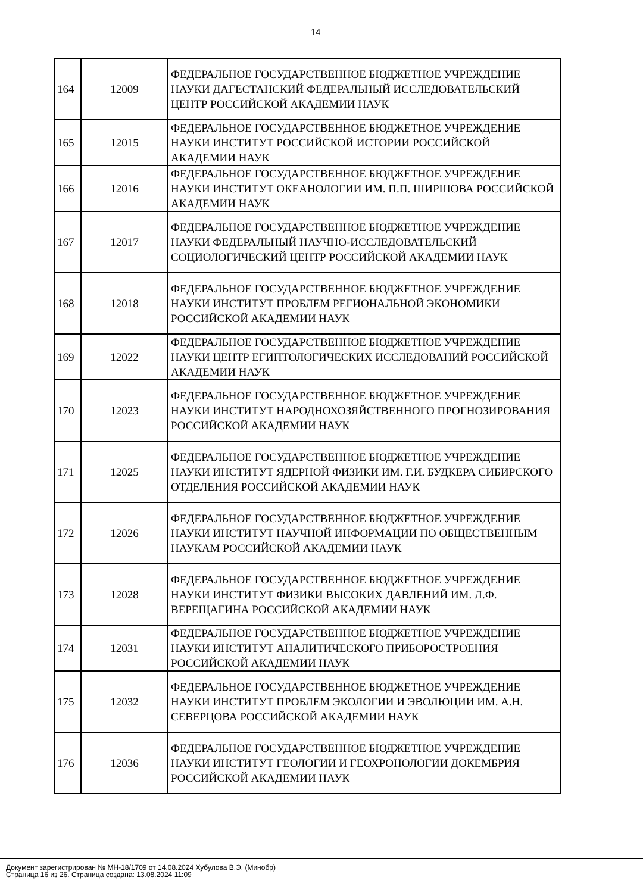14
| 164 | 12009 | ФЕДЕРАЛЬНОЕ ГОСУДАРСТВЕННОЕ БЮДЖЕТНОЕ УЧРЕЖДЕНИЕ НАУКИ ДАГЕСТАНСКИЙ ФЕДЕРАЛЬНЫЙ ИССЛЕДОВАТЕЛЬСКИЙ ЦЕНТР РОССИЙСКОЙ АКАДЕМИИ НАУК |
| 165 | 12015 | ФЕДЕРАЛЬНОЕ ГОСУДАРСТВЕННОЕ БЮДЖЕТНОЕ УЧРЕЖДЕНИЕ НАУКИ ИНСТИТУТ РОССИЙСКОЙ ИСТОРИИ РОССИЙСКОЙ АКАДЕМИИ НАУК |
| 166 | 12016 | ФЕДЕРАЛЬНОЕ ГОСУДАРСТВЕННОЕ БЮДЖЕТНОЕ УЧРЕЖДЕНИЕ НАУКИ ИНСТИТУТ ОКЕАНОЛОГИИ ИМ. П.П. ШИРШОВА РОССИЙСКОЙ АКАДЕМИИ НАУК |
| 167 | 12017 | ФЕДЕРАЛЬНОЕ ГОСУДАРСТВЕННОЕ БЮДЖЕТНОЕ УЧРЕЖДЕНИЕ НАУКИ ФЕДЕРАЛЬНЫЙ НАУЧНО-ИССЛЕДОВАТЕЛЬСКИЙ СОЦИОЛОГИЧЕСКИЙ ЦЕНТР РОССИЙСКОЙ АКАДЕМИИ НАУК |
| 168 | 12018 | ФЕДЕРАЛЬНОЕ ГОСУДАРСТВЕННОЕ БЮДЖЕТНОЕ УЧРЕЖДЕНИЕ НАУКИ ИНСТИТУТ ПРОБЛЕМ РЕГИОНАЛЬНОЙ ЭКОНОМИКИ РОССИЙСКОЙ АКАДЕМИИ НАУК |
| 169 | 12022 | ФЕДЕРАЛЬНОЕ ГОСУДАРСТВЕННОЕ БЮДЖЕТНОЕ УЧРЕЖДЕНИЕ НАУКИ ЦЕНТР ЕГИПТОЛОГИЧЕСКИХ ИССЛЕДОВАНИЙ РОССИЙСКОЙ АКАДЕМИИ НАУК |
| 170 | 12023 | ФЕДЕРАЛЬНОЕ ГОСУДАРСТВЕННОЕ БЮДЖЕТНОЕ УЧРЕЖДЕНИЕ НАУКИ ИНСТИТУТ НАРОДНОХОЗЯЙСТВЕННОГО ПРОГНОЗИРОВАНИЯ РОССИЙСКОЙ АКАДЕМИИ НАУК |
| 171 | 12025 | ФЕДЕРАЛЬНОЕ ГОСУДАРСТВЕННОЕ БЮДЖЕТНОЕ УЧРЕЖДЕНИЕ НАУКИ ИНСТИТУТ ЯДЕРНОЙ ФИЗИКИ ИМ. Г.И. БУДКЕРА СИБИРСКОГО ОТДЕЛЕНИЯ РОССИЙСКОЙ АКАДЕМИИ НАУК |
| 172 | 12026 | ФЕДЕРАЛЬНОЕ ГОСУДАРСТВЕННОЕ БЮДЖЕТНОЕ УЧРЕЖДЕНИЕ НАУКИ ИНСТИТУТ НАУЧНОЙ ИНФОРМАЦИИ ПО ОБЩЕСТВЕННЫМ НАУКАМ РОССИЙСКОЙ АКАДЕМИИ НАУК |
| 173 | 12028 | ФЕДЕРАЛЬНОЕ ГОСУДАРСТВЕННОЕ БЮДЖЕТНОЕ УЧРЕЖДЕНИЕ НАУКИ ИНСТИТУТ ФИЗИКИ ВЫСОКИХ ДАВЛЕНИЙ ИМ. Л.Ф. ВЕРЕЩАГИНА РОССИЙСКОЙ АКАДЕМИИ НАУК |
| 174 | 12031 | ФЕДЕРАЛЬНОЕ ГОСУДАРСТВЕННОЕ БЮДЖЕТНОЕ УЧРЕЖДЕНИЕ НАУКИ ИНСТИТУТ АНАЛИТИЧЕСКОГО ПРИБОРОСТРОЕНИЯ РОССИЙСКОЙ АКАДЕМИИ НАУК |
| 175 | 12032 | ФЕДЕРАЛЬНОЕ ГОСУДАРСТВЕННОЕ БЮДЖЕТНОЕ УЧРЕЖДЕНИЕ НАУКИ ИНСТИТУТ ПРОБЛЕМ ЭКОЛОГИИ И ЭВОЛЮЦИИ ИМ. А.Н. СЕВЕРЦОВА РОССИЙСКОЙ АКАДЕМИИ НАУК |
| 176 | 12036 | ФЕДЕРАЛЬНОЕ ГОСУДАРСТВЕННОЕ БЮДЖЕТНОЕ УЧРЕЖДЕНИЕ НАУКИ ИНСТИТУТ ГЕОЛОГИИ И ГЕОХРОНОЛОГИИ ДОКЕМБРИЯ РОССИЙСКОЙ АКАДЕМИИ НАУК |
Документ зарегистрирован № МН-18/1709 от 14.08.2024 Хубулова В.Э. (Минобр)
Страница 16 из 26. Страница создана: 13.08.2024 11:09